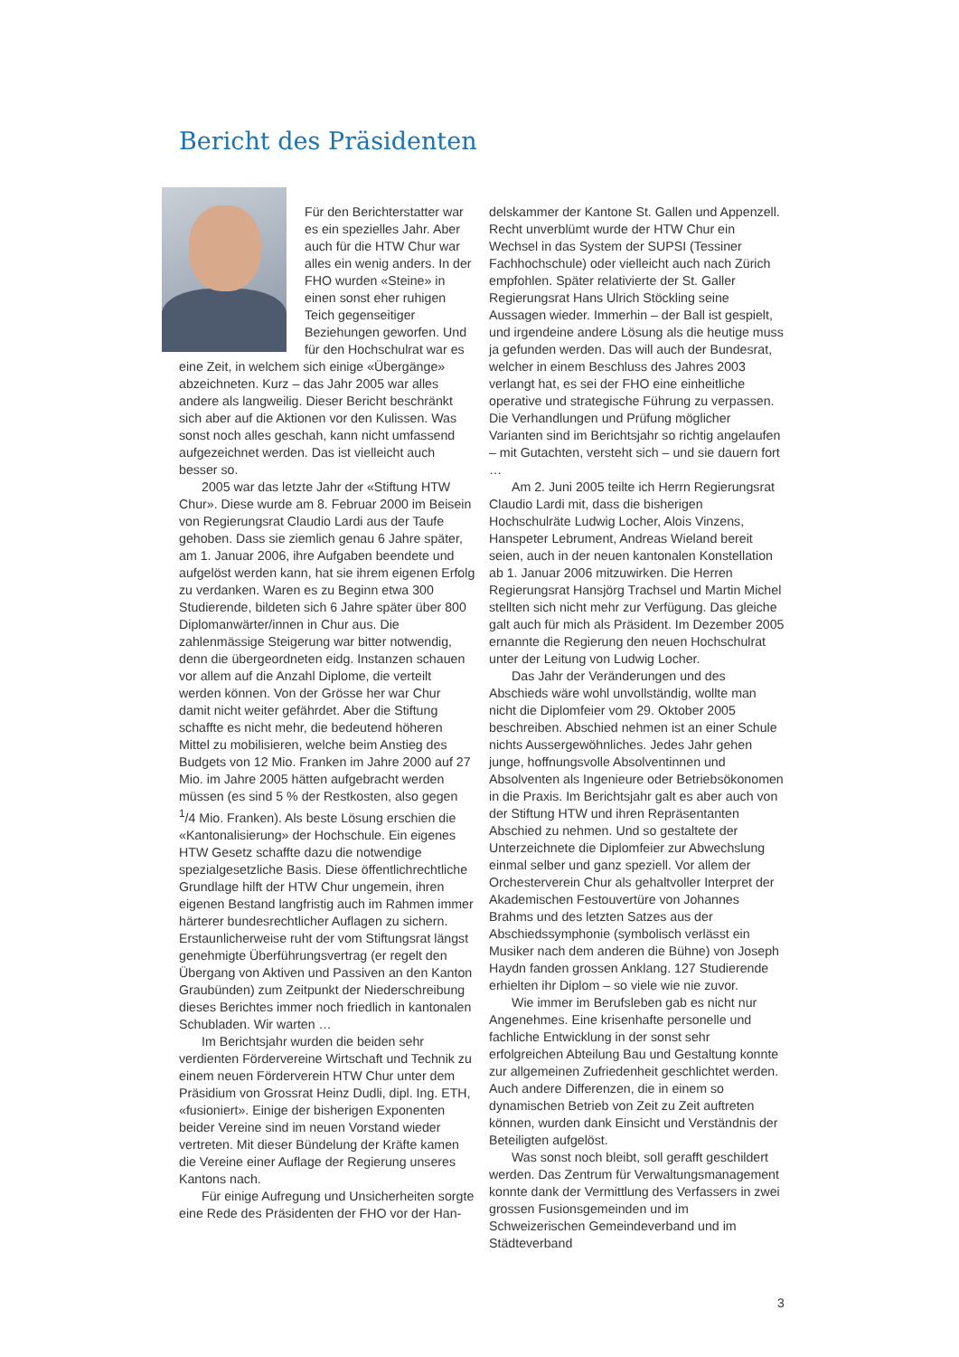Bericht des Präsidenten
Für den Berichterstatter war es ein spezielles Jahr. Aber auch für die HTW Chur war alles ein wenig anders. In der FHO wurden «Steine» in einen sonst eher ruhigen Teich gegenseitiger Beziehungen geworfen. Und für den Hochschulrat war es eine Zeit, in welchem sich einige «Übergänge» abzeichneten. Kurz – das Jahr 2005 war alles andere als langweilig. Dieser Bericht beschränkt sich aber auf die Aktionen vor den Kulissen. Was sonst noch alles geschah, kann nicht umfassend aufgezeichnet werden. Das ist vielleicht auch besser so.
2005 war das letzte Jahr der «Stiftung HTW Chur». Diese wurde am 8. Februar 2000 im Beisein von Regierungsrat Claudio Lardi aus der Taufe gehoben. Dass sie ziemlich genau 6 Jahre später, am 1. Januar 2006, ihre Aufgaben beendete und aufgelöst werden kann, hat sie ihrem eigenen Erfolg zu verdanken. Waren es zu Beginn etwa 300 Studierende, bildeten sich 6 Jahre später über 800 Diplomanwärter/innen in Chur aus. Die zahlenmässige Steigerung war bitter notwendig, denn die übergeordneten eidg. Instanzen schauen vor allem auf die Anzahl Diplome, die verteilt werden können. Von der Grösse her war Chur damit nicht weiter gefährdet. Aber die Stiftung schaffte es nicht mehr, die bedeutend höheren Mittel zu mobilisieren, welche beim Anstieg des Budgets von 12 Mio. Franken im Jahre 2000 auf 27 Mio. im Jahre 2005 hätten aufgebracht werden müssen (es sind 5 % der Restkosten, also gegen <sup>1</sup>/4 Mio. Franken). Als beste Lösung erschien die «Kantonalisierung» der Hochschule. Ein eigenes HTW Gesetz schaffte dazu die notwendige spezialgesetzliche Basis. Diese öffentlichrechtliche Grundlage hilft der HTW Chur ungemein, ihren eigenen Bestand langfristig auch im Rahmen immer härterer bundesrechtlicher Auflagen zu sichern. Erstaunlicherweise ruht der vom Stiftungsrat längst genehmigte Überführungsvertrag (er regelt den Übergang von Aktiven und Passiven an den Kanton Graubünden) zum Zeitpunkt der Niederschreibung dieses Berichtes immer noch friedlich in kantonalen Schubladen. Wir warten …
Im Berichtsjahr wurden die beiden sehr verdienten Fördervereine Wirtschaft und Technik zu einem neuen Förderverein HTW Chur unter dem Präsidium von Grossrat Heinz Dudli, dipl. Ing. ETH, «fusioniert». Einige der bisherigen Exponenten beider Vereine sind im neuen Vorstand wieder vertreten. Mit dieser Bündelung der Kräfte kamen die Vereine einer Auflage der Regierung unseres Kantons nach.
Für einige Aufregung und Unsicherheiten sorgte eine Rede des Präsidenten der FHO vor der Han-
delskammer der Kantone St. Gallen und Appenzell. Recht unverblümt wurde der HTW Chur ein Wechsel in das System der SUPSI (Tessiner Fachhochschule) oder vielleicht auch nach Zürich empfohlen. Später relativierte der St. Galler Regierungsrat Hans Ulrich Stöckling seine Aussagen wieder. Immerhin – der Ball ist gespielt, und irgendeine andere Lösung als die heutige muss ja gefunden werden. Das will auch der Bundesrat, welcher in einem Beschluss des Jahres 2003 verlangt hat, es sei der FHO eine einheitliche operative und strategische Führung zu verpassen. Die Verhandlungen und Prüfung möglicher Varianten sind im Berichtsjahr so richtig angelaufen – mit Gutachten, versteht sich – und sie dauern fort …
Am 2. Juni 2005 teilte ich Herrn Regierungsrat Claudio Lardi mit, dass die bisherigen Hochschulräte Ludwig Locher, Alois Vinzens, Hanspeter Lebrument, Andreas Wieland bereit seien, auch in der neuen kantonalen Konstellation ab 1. Januar 2006 mitzuwirken. Die Herren Regierungsrat Hansjörg Trachsel und Martin Michel stellten sich nicht mehr zur Verfügung. Das gleiche galt auch für mich als Präsident. Im Dezember 2005 ernannte die Regierung den neuen Hochschulrat unter der Leitung von Ludwig Locher.
Das Jahr der Veränderungen und des Abschieds wäre wohl unvollständig, wollte man nicht die Diplomfeier vom 29. Oktober 2005 beschreiben. Abschied nehmen ist an einer Schule nichts Aussergewöhnliches. Jedes Jahr gehen junge, hoffnungsvolle Absolventinnen und Absolventen als Ingenieure oder Betriebsökonomen in die Praxis. Im Berichtsjahr galt es aber auch von der Stiftung HTW und ihren Repräsentanten Abschied zu nehmen. Und so gestaltete der Unterzeichnete die Diplomfeier zur Abwechslung einmal selber und ganz speziell. Vor allem der Orchesterverein Chur als gehaltvoller Interpret der Akademischen Festouvertüre von Johannes Brahms und des letzten Satzes aus der Abschiedssymphonie (symbolisch verlässt ein Musiker nach dem anderen die Bühne) von Joseph Haydn fanden grossen Anklang. 127 Studierende erhielten ihr Diplom – so viele wie nie zuvor.
Wie immer im Berufsleben gab es nicht nur Angenehmes. Eine krisenhafte personelle und fachliche Entwicklung in der sonst sehr erfolgreichen Abteilung Bau und Gestaltung konnte zur allgemeinen Zufriedenheit geschlichtet werden. Auch andere Differenzen, die in einem so dynamischen Betrieb von Zeit zu Zeit auftreten können, wurden dank Einsicht und Verständnis der Beteiligten aufgelöst.
Was sonst noch bleibt, soll gerafft geschildert werden. Das Zentrum für Verwaltungsmanagement konnte dank der Vermittlung des Verfassers in zwei grossen Fusionsgemeinden und im Schweizerischen Gemeindeverband und im Städteverband
3